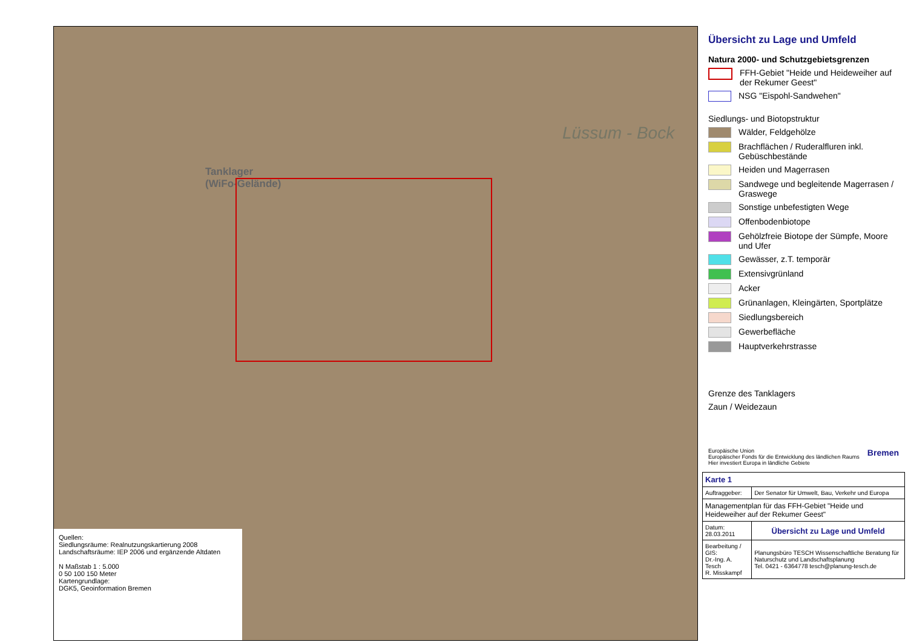Tanklager
(WiFo-Gelände)
Lüssum - Bock
Quellen:
Siedlungsräume: Realnutzungskartierung 2008
Landschaftsräume: IEP 2006 und ergänzende Altdaten
N Maßstab 1 : 5.000
0 50 100 150 Meter
Kartengrundlage:
DGK5, Geoinformation Bremen
Übersicht zu Lage und Umfeld
Natura 2000- und Schutzgebietsgrenzen
FFH-Gebiet "Heide und Heideweiher auf der Rekumer Geest"
NSG "Eispohl-Sandwehen"
Siedlungs- und Biotopstruktur
Wälder, Feldgehölze
Brachflächen / Ruderalfluren inkl. Gebüschbestände
Heiden und Magerrasen
Sandwege und begleitende Magerrasen / Graswege
Sonstige unbefestigten Wege
Offenbodenbiotope
Gehölzfreie Biotope der Sümpfe, Moore und Ufer
Gewässer, z.T. temporär
Extensivgrünland
Acker
Grünanlagen, Kleingärten, Sportplätze
Siedlungsbereich
Gewerbefläche
Hauptverkehrstrasse
Grenze des Tanklagers
Zaun / Weidezaun
Europäische Union
Europäischer Fonds für die Entwicklung des ländlichen Raums
Hier investiert Europa in ländliche Gebiete Bremen
| Karte 1 | |
| Auftraggeber: | Der Senator für Umwelt, Bau, Verkehr und Europa |
| Managementplan für das FFH-Gebiet "Heide und Heideweiher auf der Rekumer Geest" | |
| Datum: 28.03.2011 | Übersicht zu Lage und Umfeld |
| Bearbeitung / GIS: Dr.-Ing. A. Tesch R. Misskampf | Planungsbüro TESCH Wissenschaftliche Beratung für Naturschutz und Landschaftsplanung Tel. 0421 - 6364778 tesch@planung-tesch.de |